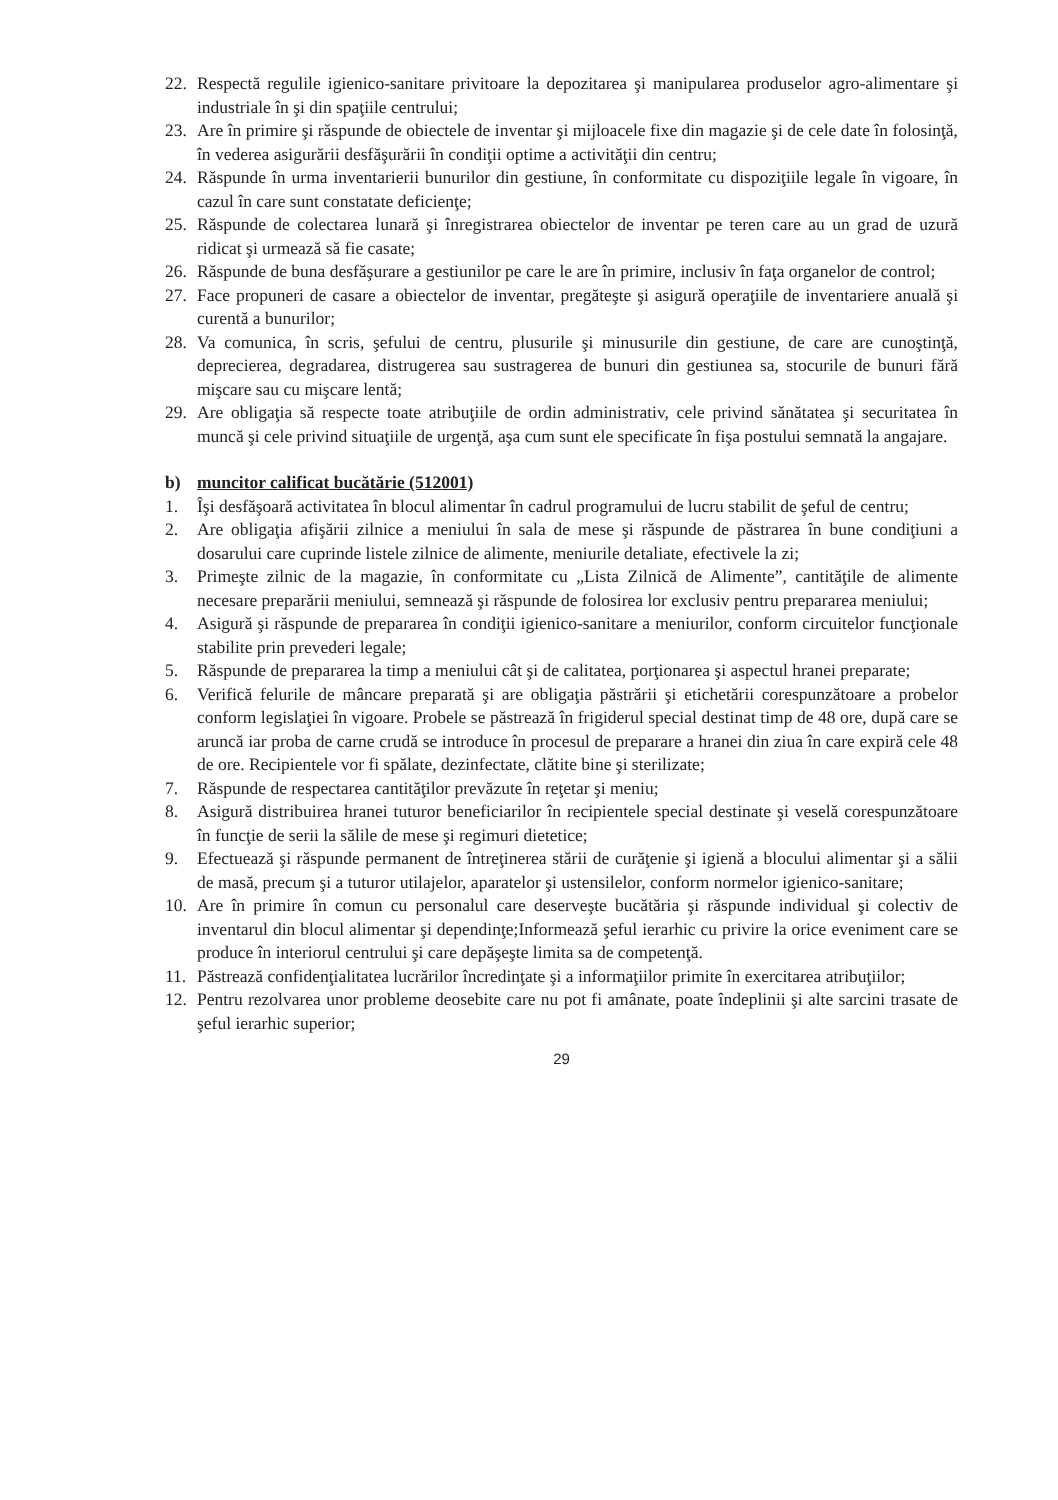22. Respectă regulile igienico-sanitare privitoare la depozitarea şi manipularea produselor agro-alimentare şi industriale în şi din spaţiile centrului;
23. Are în primire şi răspunde de obiectele de inventar şi mijloacele fixe din magazie şi de cele date în folosinţă, în vederea asigurării desfăşurării în condiţii optime a activităţii din centru;
24. Răspunde în urma inventarierii bunurilor din gestiune, în conformitate cu dispoziţiile legale în vigoare, în cazul în care sunt constatate deficienţe;
25. Răspunde de colectarea lunară şi înregistrarea obiectelor de inventar pe teren care au un grad de uzură ridicat şi urmează să fie casate;
26. Răspunde de buna desfăşurare a gestiunilor pe care le are în primire, inclusiv în faţa organelor de control;
27. Face propuneri de casare a obiectelor de inventar, pregăteşte şi asigură operaţiile de inventariere anuală şi curentă a bunurilor;
28. Va comunica, în scris, şefului de centru, plusurile şi minusurile din gestiune, de care are cunoştinţă, deprecierea, degradarea, distrugerea sau sustragerea de bunuri din gestiunea sa, stocurile de bunuri fără mişcare sau cu mişcare lentă;
29. Are obligaţia să respecte toate atribuţiile de ordin administrativ, cele privind sănătatea şi securitatea în muncă şi cele privind situaţiile de urgenţă, aşa cum sunt ele specificate în fişa postului semnată la angajare.
b) muncitor calificat bucătărie (512001)
1. Îşi desfăşoară activitatea în blocul alimentar în cadrul programului de lucru stabilit de şeful de centru;
2. Are obligaţia afişării zilnice a meniului în sala de mese şi răspunde de păstrarea în bune condiţiuni a dosarului care cuprinde listele zilnice de alimente, meniurile detaliate, efectivele la zi;
3. Primeşte zilnic de la magazie, în conformitate cu „Lista Zilnică de Alimente”, cantităţile de alimente necesare preparării meniului, semnează şi răspunde de folosirea lor exclusiv pentru prepararea meniului;
4. Asigură şi răspunde de prepararea în condiţii igienico-sanitare a meniurilor, conform circuitelor funcţionale stabilite prin prevederi legale;
5. Răspunde de prepararea la timp a meniului cât şi de calitatea, porţionarea şi aspectul hranei preparate;
6. Verifică felurile de mâncare preparată şi are obligaţia păstrării şi etichetării corespunzătoare a probelor conform legislaţiei în vigoare. Probele se păstrează în frigiderul special destinat timp de 48 ore, după care se aruncă iar proba de carne crudă se introduce în procesul de preparare a hranei din ziua în care expiră cele 48 de ore. Recipientele vor fi spălate, dezinfectate, clătite bine şi sterilizate;
7. Răspunde de respectarea cantităţilor prevăzute în reţetar şi meniu;
8. Asigură distribuirea hranei tuturor beneficiarilor în recipientele special destinate şi veselă corespunzătoare în funcţie de serii la sălile de mese şi regimuri dietetice;
9. Efectuează şi răspunde permanent de întreţinerea stării de curăţenie şi igienă a blocului alimentar şi a sălii de masă, precum şi a tuturor utilajelor, aparatelor şi ustensilelor, conform normelor igienico-sanitare;
10. Are în primire în comun cu personalul care deserveşte bucătăria şi răspunde individual şi colectiv de inventarul din blocul alimentar şi dependinţe;Informează şeful ierarhic cu privire la orice eveniment care se produce în interiorul centrului şi care depăşeşte limita sa de competenţă.
11. Păstrează confidenţialitatea lucrărilor încredinţate şi a informaţiilor primite în exercitarea atribuţiilor;
12. Pentru rezolvarea unor probleme deosebite care nu pot fi amânate, poate îndeplinii şi alte sarcini trasate de şeful ierarhic superior;
29